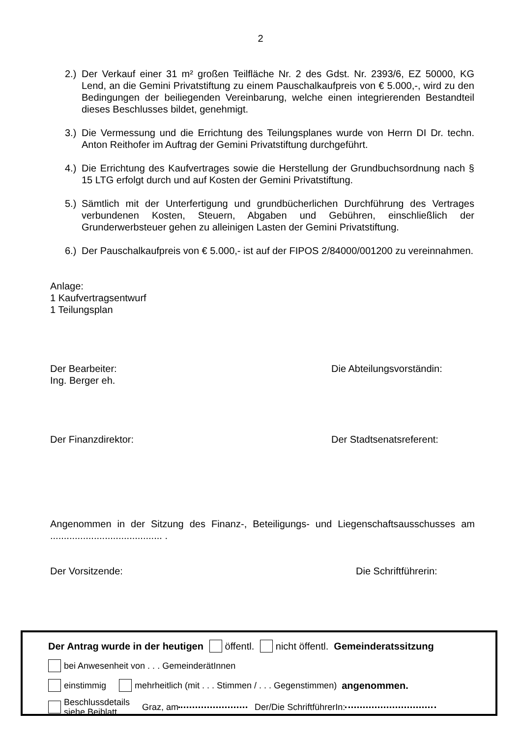2
2.) Der Verkauf einer 31 m² großen Teilfläche Nr. 2 des Gdst. Nr. 2393/6, EZ 50000, KG Lend, an die Gemini Privatstiftung zu einem Pauschalkaufpreis von € 5.000,-, wird zu den Bedingungen der beiliegenden Vereinbarung, welche einen integrierenden Bestandteil dieses Beschlusses bildet, genehmigt.
3.) Die Vermessung und die Errichtung des Teilungsplanes wurde von Herrn DI Dr. techn. Anton Reithofer im Auftrag der Gemini Privatstiftung durchgeführt.
4.) Die Errichtung des Kaufvertrages sowie die Herstellung der Grundbuchsordnung nach § 15 LTG erfolgt durch und auf Kosten der Gemini Privatstiftung.
5.) Sämtlich mit der Unterfertigung und grundbücherlichen Durchführung des Vertrages verbundenen Kosten, Steuern, Abgaben und Gebühren, einschließlich der Grunderwerbsteuer gehen zu alleinigen Lasten der Gemini Privatstiftung.
6.) Der Pauschalkaufpreis von € 5.000,- ist auf der FIPOS 2/84000/001200 zu vereinnahmen.
Anlage:
1 Kaufvertragsentwurf
1 Teilungsplan
Der Bearbeiter:
Ing. Berger eh.
Die Abteilungsvorständin:
Der Finanzdirektor: Der Stadtsenatsreferent:
Angenommen in der Sitzung des Finanz-, Beteiligungs- und Liegenschaftsausschusses am ......................................... .
Der Vorsitzende: Die Schriftführerin:
Der Antrag wurde in der heutigen öffentl. nicht öffentl. Gemeinderatssitzung
bei Anwesenheit von . . . GemeinderätInnen
einstimmig mehrheitlich (mit . . . Stimmen / . . . Gegenstimmen) angenommen.
Beschlussdetails
siehe Beiblatt Graz, am Der/Die SchriftführerIn: